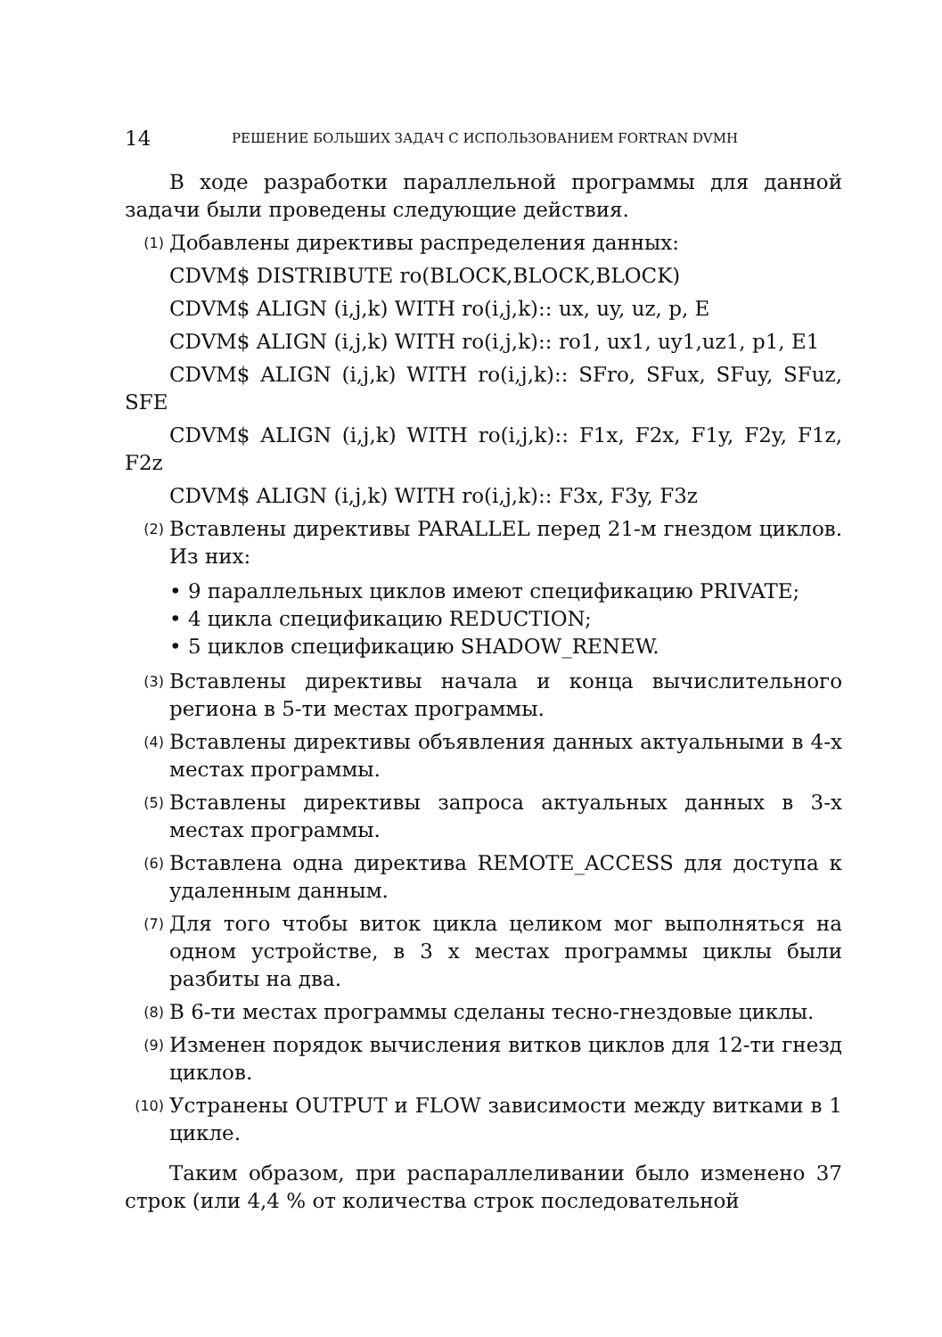14 РЕШЕНИЕ БОЛЬШИХ ЗАДАЧ С ИСПОЛЬЗОВАНИЕМ FORTRAN DVMH
В ходе разработки параллельной программы для данной задачи были проведены следующие действия.
(1) Добавлены директивы распределения данных:
CDVM$ DISTRIBUTE ro(BLOCK,BLOCK,BLOCK)
CDVM$ ALIGN (i,j,k) WITH ro(i,j,k):: ux, uy, uz, p, E
CDVM$ ALIGN (i,j,k) WITH ro(i,j,k):: ro1, ux1, uy1,uz1, p1, E1
CDVM$ ALIGN (i,j,k) WITH ro(i,j,k):: SFro, SFux, SFuy, SFuz, SFE
CDVM$ ALIGN (i,j,k) WITH ro(i,j,k):: F1x, F2x, F1y, F2y, F1z, F2z
CDVM$ ALIGN (i,j,k) WITH ro(i,j,k):: F3x, F3y, F3z
(2) Вставлены директивы PARALLEL перед 21-м гнездом циклов. Из них:
• 9 параллельных циклов имеют спецификацию PRIVATE;
• 4 цикла спецификацию REDUCTION;
• 5 циклов спецификацию SHADOW_RENEW.
(3) Вставлены директивы начала и конца вычислительного региона в 5-ти местах программы.
(4) Вставлены директивы объявления данных актуальными в 4-х местах программы.
(5) Вставлены директивы запроса актуальных данных в 3-х местах программы.
(6) Вставлена одна директива REMOTE_ACCESS для доступа к удаленным данным.
(7) Для того чтобы виток цикла целиком мог выполняться на одном устройстве, в 3 х местах программы циклы были разбиты на два.
(8) В 6-ти местах программы сделаны тесно-гнездовые циклы.
(9) Изменен порядок вычисления витков циклов для 12-ти гнезд циклов.
(10) Устранены OUTPUT и FLOW зависимости между витками в 1 цикле.
Таким образом, при распараллеливании было изменено 37 строк (или 4,4 % от количества строк последовательной